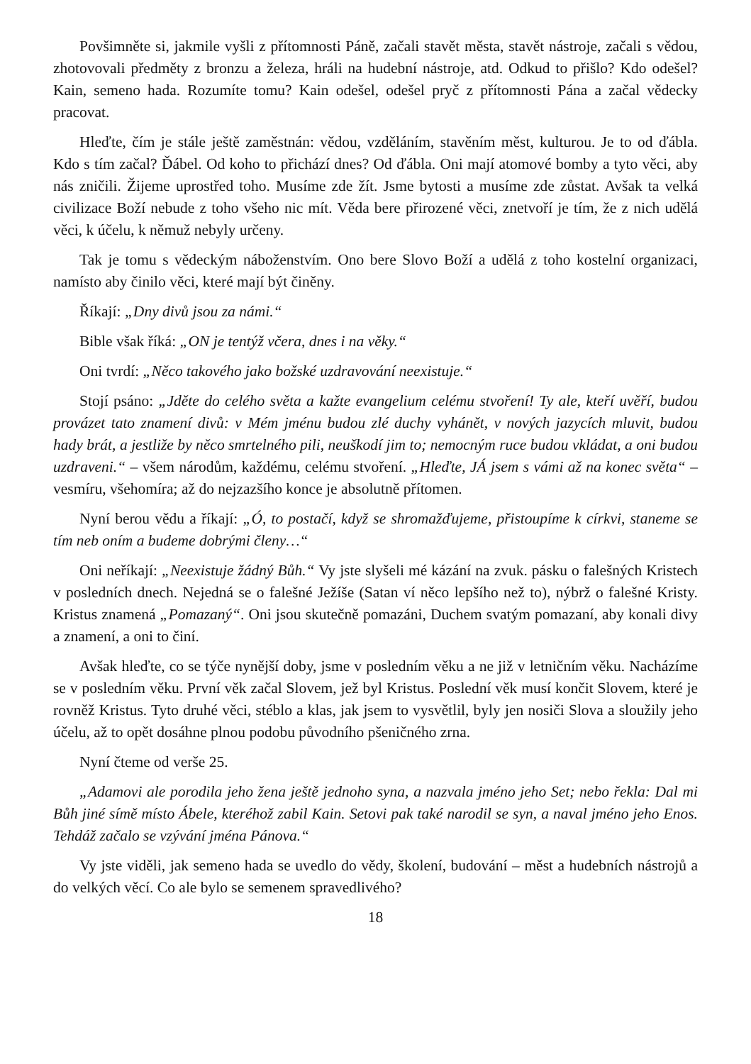Povšimněte si, jakmile vyšli z přítomnosti Páně, začali stavět města, stavět nástroje, začali s vědou, zhotovovali předměty z bronzu a železa, hráli na hudební nástroje, atd. Odkud to přišlo? Kdo odešel? Kain, semeno hada. Rozumíte tomu? Kain odešel, odešel pryč z přítomnosti Pána a začal vědecky pracovat.
Hleďte, čím je stále ještě zaměstnán: vědou, vzděláním, stavěním měst, kulturou. Je to od ďábla. Kdo s tím začal? Ďábel. Od koho to přichází dnes? Od ďábla. Oni mají atomové bomby a tyto věci, aby nás zničili. Žijeme uprostřed toho. Musíme zde žít. Jsme bytosti a musíme zde zůstat. Avšak ta velká civilizace Boží nebude z toho všeho nic mít. Věda bere přirozené věci, znetvoří je tím, že z nich udělá věci, k účelu, k němuž nebyly určeny.
Tak je tomu s vědeckým náboženstvím. Ono bere Slovo Boží a udělá z toho kostelní organizaci, namísto aby činilo věci, které mají být činěny.
Říkají: „Dny divů jsou za námi.“
Bible však říká: „ON je tentýž včera, dnes i na věky.“
Oni tvrdí: „Něco takového jako božské uzdravování neexistuje.“
Stojí psáno: „Jděte do celého světa a kažte evangelium celému stvoření! Ty ale, kteří uvěří, budou provázet tato znamení divů: v Mém jménu budou zlé duchy vyhánět, v nových jazycích mluvit, budou hady brát, a jestliže by něco smrtelného pili, neuškodí jim to; nemocným ruce budou vkládat, a oni budou uzdraveni.“ – všem národům, každému, celému stvoření. „Hleďte, JÁ jsem s vámi až na konec světa“ – vesmíru, všehomíra; až do nejzazšího konce je absolutně přítomen.
Nyní berou vědu a říkají: „Ó, to postačí, když se shromažďujeme, přistoupíme k církvi, staneme se tím neb oním a budeme dobrými členy…“
Oni neříkají: „Neexistuje žádný Bůh.“ Vy jste slyšeli mé kázání na zvuk. pásku o falešných Kristech v posledních dnech. Nejedná se o falešné Ježíše (Satan ví něco lepšího než to), nýbrž o falešné Kristy. Kristus znamená „Pomazaný“. Oni jsou skutečně pomazáni, Duchem svatým pomazaní, aby konali divy a znamení, a oni to činí.
Avšak hleďte, co se týče nynější doby, jsme v posledním věku a ne již v letničním věku. Nacházíme se v posledním věku. První věk začal Slovem, jež byl Kristus. Poslední věk musí končit Slovem, které je rovněž Kristus. Tyto druhé věci, stéblo a klas, jak jsem to vysvětlil, byly jen nosiči Slova a sloužily jeho účelu, až to opět dosáhne plnou podobu původního pšeničného zrna.
Nyní čteme od verše 25.
„Adamovi ale porodila jeho žena ještě jednoho syna, a nazvala jméno jeho Set; nebo řekla: Dal mi Bůh jiné símě místo Ábele, kteréhož zabil Kain. Setovi pak také narodil se syn, a naval jméno jeho Enos. Tehdáž začalo se vzývání jména Pánova.“
Vy jste viděli, jak semeno hada se uvedlo do vědy, školení, budování – měst a hudebních nástrojů a do velkých věcí. Co ale bylo se semenem spravedlivého?
18